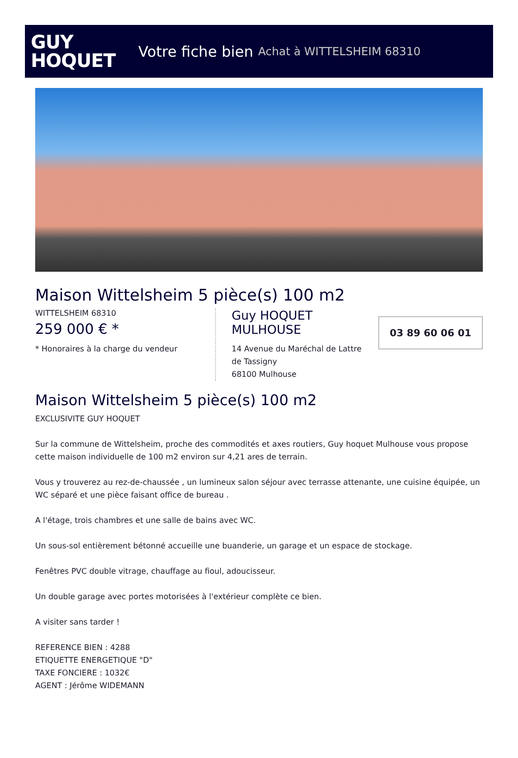GUY
HOQUET
Votre fiche bien Achat à WITTELSHEIM 68310
Maison Wittelsheim 5 pièce(s) 100 m2
WITTELSHEIM 68310
259 000 € *
* Honoraires à la charge du vendeur
Guy HOQUET MULHOUSE
14 Avenue du Maréchal de Lattre de Tassigny
68100 Mulhouse
03 89 60 06 01
Maison Wittelsheim 5 pièce(s) 100 m2
EXCLUSIVITE GUY HOQUET
Sur la commune de Wittelsheim, proche des commodités et axes routiers, Guy hoquet Mulhouse vous propose cette maison individuelle de 100 m2 environ sur 4,21 ares de terrain.
Vous y trouverez au rez-de-chaussée , un lumineux salon séjour avec terrasse attenante, une cuisine équipée, un WC séparé et une pièce faisant office de bureau .
A l'étage, trois chambres et une salle de bains avec WC.
Un sous-sol entièrement bétonné accueille une buanderie, un garage et un espace de stockage.
Fenêtres PVC double vitrage, chauffage au fioul, adoucisseur.
Un double garage avec portes motorisées à l'extérieur complète ce bien.
A visiter sans tarder !
REFERENCE BIEN : 4288
ETIQUETTE ENERGETIQUE "D"
TAXE FONCIERE : 1032€
AGENT : Jérôme WIDEMANN